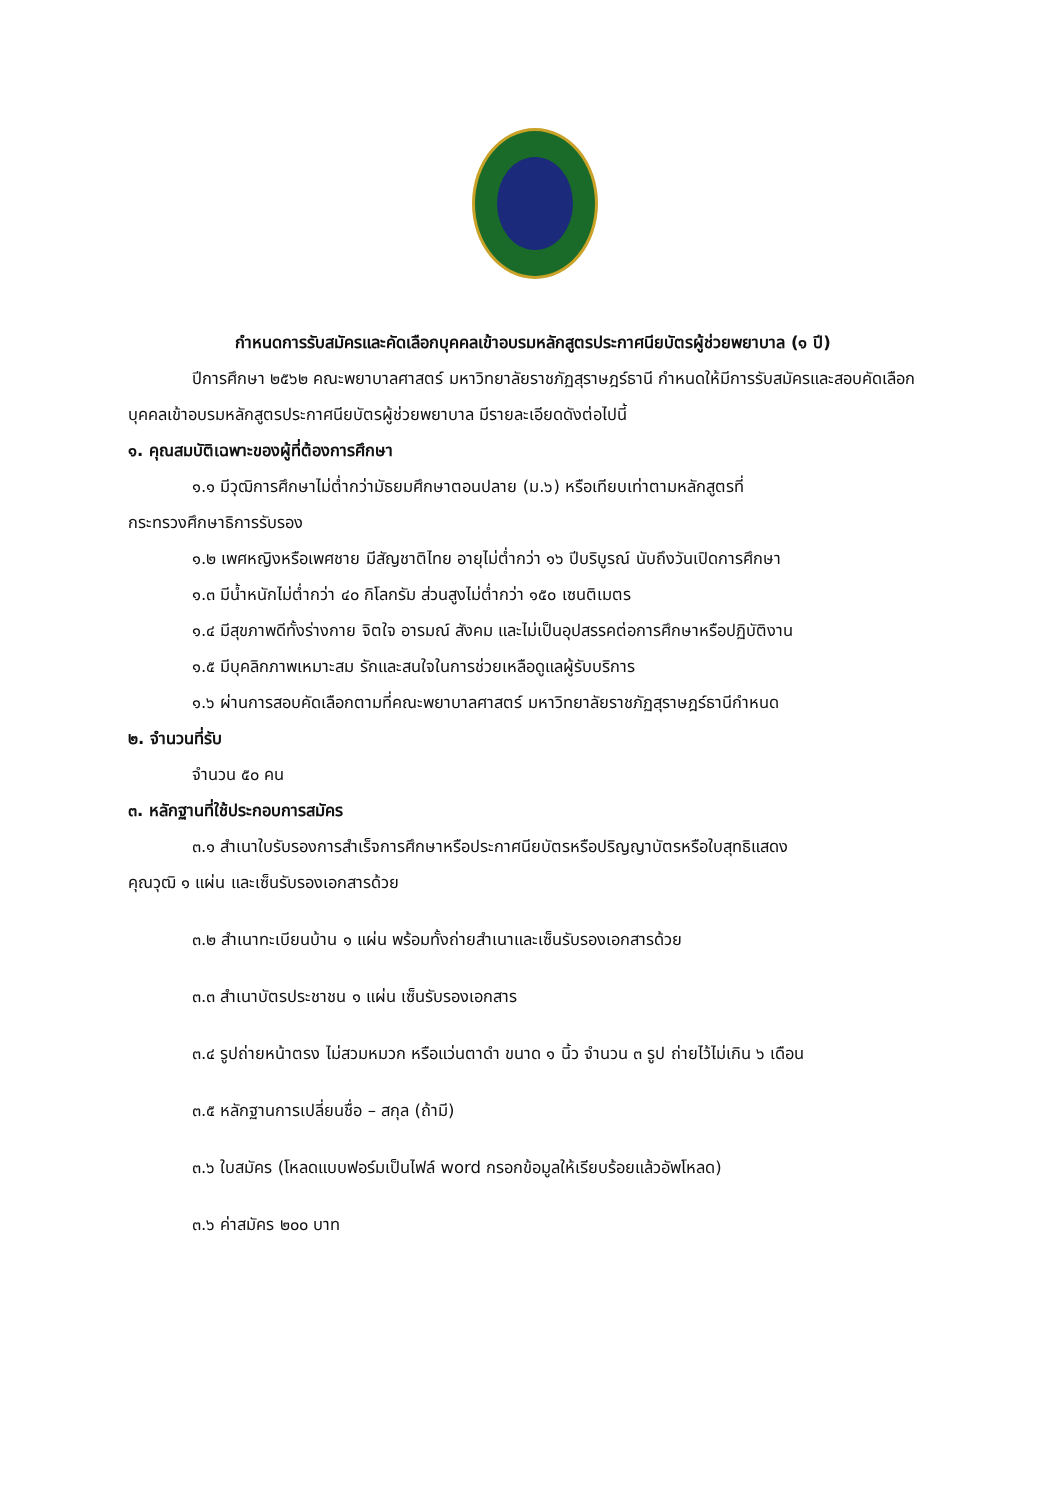กำหนดการรับสมัครและคัดเลือกบุคคลเข้าอบรมหลักสูตรประกาศนียบัตรผู้ช่วยพยาบาล (๑ ปี)
ปีการศึกษา ๒๕๖๒ คณะพยาบาลศาสตร์ มหาวิทยาลัยราชภัฏสุราษฎร์ธานี กำหนดให้มีการรับสมัครและสอบคัดเลือกบุคคลเข้าอบรมหลักสูตรประกาศนียบัตรผู้ช่วยพยาบาล มีรายละเอียดดังต่อไปนี้
๑. คุณสมบัติเฉพาะของผู้ที่ต้องการศึกษา
๑.๑ มีวุฒิการศึกษาไม่ต่ำกว่ามัธยมศึกษาตอนปลาย (ม.๖) หรือเทียบเท่าตามหลักสูตรที่
กระทรวงศึกษาธิการรับรอง
๑.๒ เพศหญิงหรือเพศชาย มีสัญชาติไทย อายุไม่ต่ำกว่า ๑๖ ปีบริบูรณ์ นับถึงวันเปิดการศึกษา
๑.๓ มีน้ำหนักไม่ต่ำกว่า ๔๐ กิโลกรัม ส่วนสูงไม่ต่ำกว่า ๑๕๐ เซนติเมตร
๑.๔ มีสุขภาพดีทั้งร่างกาย จิตใจ อารมณ์ สังคม และไม่เป็นอุปสรรคต่อการศึกษาหรือปฏิบัติงาน
๑.๕ มีบุคลิกภาพเหมาะสม รักและสนใจในการช่วยเหลือดูแลผู้รับบริการ
๑.๖ ผ่านการสอบคัดเลือกตามที่คณะพยาบาลศาสตร์ มหาวิทยาลัยราชภัฏสุราษฎร์ธานีกำหนด
๒. จำนวนที่รับ
จำนวน ๕๐ คน
๓. หลักฐานที่ใช้ประกอบการสมัคร
๓.๑ สำเนาใบรับรองการสำเร็จการศึกษาหรือประกาศนียบัตรหรือปริญญาบัตรหรือใบสุทธิแสดง
คุณวุฒิ ๑ แผ่น และเซ็นรับรองเอกสารด้วย
๓.๒ สำเนาทะเบียนบ้าน ๑ แผ่น พร้อมทั้งถ่ายสำเนาและเซ็นรับรองเอกสารด้วย
๓.๓ สำเนาบัตรประชาชน ๑ แผ่น เซ็นรับรองเอกสาร
๓.๔ รูปถ่ายหน้าตรง ไม่สวมหมวก หรือแว่นตาดำ ขนาด ๑ นิ้ว จำนวน ๓ รูป ถ่ายไว้ไม่เกิน ๖ เดือน
๓.๕ หลักฐานการเปลี่ยนชื่อ – สกุล (ถ้ามี)
๓.๖ ใบสมัคร (โหลดแบบฟอร์มเป็นไฟล์ word กรอกข้อมูลให้เรียบร้อยแล้วอัพโหลด)
๓.๖ ค่าสมัคร ๒๐๐ บาท